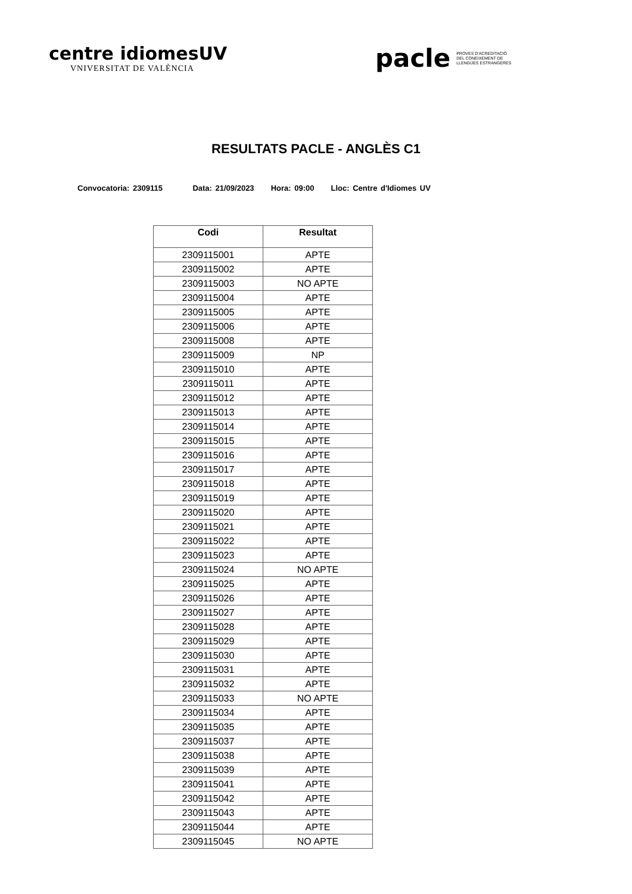centre idiomesUV
VNIVERSITAT DE VALÈNCIA
pacle
PROVES D'ACREDITACIÓ
DEL CONEIXEMENT DE
LLENGÜES ESTRANGERES
RESULTATS PACLE - ANGLÈS C1
Convocatoria: 2309115 Data: 21/09/2023 Hora: 09:00 Lloc: Centre d'Idiomes UV
| Codi | Resultat |
| --- | --- |
| 2309115001 | APTE |
| 2309115002 | APTE |
| 2309115003 | NO APTE |
| 2309115004 | APTE |
| 2309115005 | APTE |
| 2309115006 | APTE |
| 2309115008 | APTE |
| 2309115009 | NP |
| 2309115010 | APTE |
| 2309115011 | APTE |
| 2309115012 | APTE |
| 2309115013 | APTE |
| 2309115014 | APTE |
| 2309115015 | APTE |
| 2309115016 | APTE |
| 2309115017 | APTE |
| 2309115018 | APTE |
| 2309115019 | APTE |
| 2309115020 | APTE |
| 2309115021 | APTE |
| 2309115022 | APTE |
| 2309115023 | APTE |
| 2309115024 | NO APTE |
| 2309115025 | APTE |
| 2309115026 | APTE |
| 2309115027 | APTE |
| 2309115028 | APTE |
| 2309115029 | APTE |
| 2309115030 | APTE |
| 2309115031 | APTE |
| 2309115032 | APTE |
| 2309115033 | NO APTE |
| 2309115034 | APTE |
| 2309115035 | APTE |
| 2309115037 | APTE |
| 2309115038 | APTE |
| 2309115039 | APTE |
| 2309115041 | APTE |
| 2309115042 | APTE |
| 2309115043 | APTE |
| 2309115044 | APTE |
| 2309115045 | NO APTE |